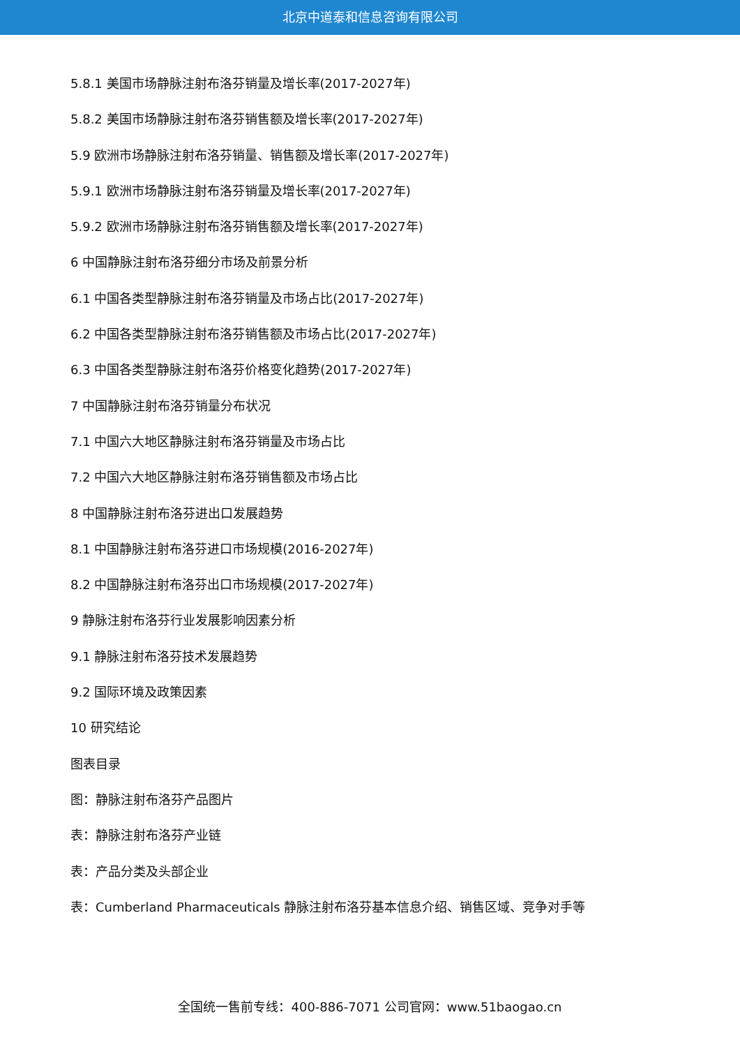北京中道泰和信息咨询有限公司
5.8.1 美国市场静脉注射布洛芬销量及增长率(2017-2027年)
5.8.2 美国市场静脉注射布洛芬销售额及增长率(2017-2027年)
5.9 欧洲市场静脉注射布洛芬销量、销售额及增长率(2017-2027年)
5.9.1 欧洲市场静脉注射布洛芬销量及增长率(2017-2027年)
5.9.2 欧洲市场静脉注射布洛芬销售额及增长率(2017-2027年)
6 中国静脉注射布洛芬细分市场及前景分析
6.1 中国各类型静脉注射布洛芬销量及市场占比(2017-2027年)
6.2 中国各类型静脉注射布洛芬销售额及市场占比(2017-2027年)
6.3 中国各类型静脉注射布洛芬价格变化趋势(2017-2027年)
7 中国静脉注射布洛芬销量分布状况
7.1 中国六大地区静脉注射布洛芬销量及市场占比
7.2 中国六大地区静脉注射布洛芬销售额及市场占比
8 中国静脉注射布洛芬进出口发展趋势
8.1 中国静脉注射布洛芬进口市场规模(2016-2027年)
8.2 中国静脉注射布洛芬出口市场规模(2017-2027年)
9 静脉注射布洛芬行业发展影响因素分析
9.1 静脉注射布洛芬技术发展趋势
9.2 国际环境及政策因素
10 研究结论
图表目录
图：静脉注射布洛芬产品图片
表：静脉注射布洛芬产业链
表：产品分类及头部企业
表：Cumberland Pharmaceuticals 静脉注射布洛芬基本信息介绍、销售区域、竞争对手等
全国统一售前专线：400-886-7071 公司官网：www.51baogao.cn